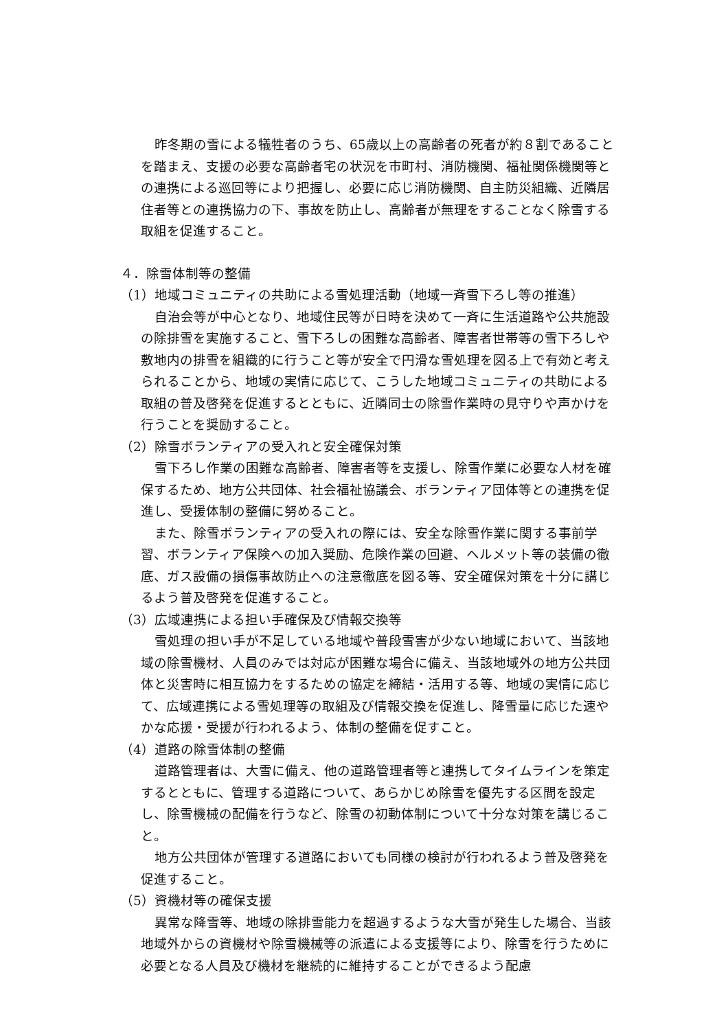昨冬期の雪による犠牲者のうち、65歳以上の高齢者の死者が約８割であることを踏まえ、支援の必要な高齢者宅の状況を市町村、消防機関、福祉関係機関等との連携による巡回等により把握し、必要に応じ消防機関、自主防災組織、近隣居住者等との連携協力の下、事故を防止し、高齢者が無理をすることなく除雪する取組を促進すること。
４．除雪体制等の整備
（1）地域コミュニティの共助による雪処理活動（地域一斉雪下ろし等の推進）
自治会等が中心となり、地域住民等が日時を決めて一斉に生活道路や公共施設の除排雪を実施すること、雪下ろしの困難な高齢者、障害者世帯等の雪下ろしや敷地内の排雪を組織的に行うこと等が安全で円滑な雪処理を図る上で有効と考えられることから、地域の実情に応じて、こうした地域コミュニティの共助による取組の普及啓発を促進するとともに、近隣同士の除雪作業時の見守りや声かけを行うことを奨励すること。
（2）除雪ボランティアの受入れと安全確保対策
雪下ろし作業の困難な高齢者、障害者等を支援し、除雪作業に必要な人材を確保するため、地方公共団体、社会福祉協議会、ボランティア団体等との連携を促進し、受援体制の整備に努めること。
また、除雪ボランティアの受入れの際には、安全な除雪作業に関する事前学習、ボランティア保険への加入奨励、危険作業の回避、ヘルメット等の装備の徹底、ガス設備の損傷事故防止への注意徹底を図る等、安全確保対策を十分に講じるよう普及啓発を促進すること。
（3）広域連携による担い手確保及び情報交換等
雪処理の担い手が不足している地域や普段雪害が少ない地域において、当該地域の除雪機材、人員のみでは対応が困難な場合に備え、当該地域外の地方公共団体と災害時に相互協力をするための協定を締結・活用する等、地域の実情に応じて、広域連携による雪処理等の取組及び情報交換を促進し、降雪量に応じた速やかな応援・受援が行われるよう、体制の整備を促すこと。
（4）道路の除雪体制の整備
道路管理者は、大雪に備え、他の道路管理者等と連携してタイムラインを策定するとともに、管理する道路について、あらかじめ除雪を優先する区間を設定し、除雪機械の配備を行うなど、除雪の初動体制について十分な対策を講じること。
地方公共団体が管理する道路においても同様の検討が行われるよう普及啓発を促進すること。
（5）資機材等の確保支援
異常な降雪等、地域の除排雪能力を超過するような大雪が発生した場合、当該地域外からの資機材や除雪機械等の派遣による支援等により、除雪を行うために必要となる人員及び機材を継続的に維持することができるよう配慮